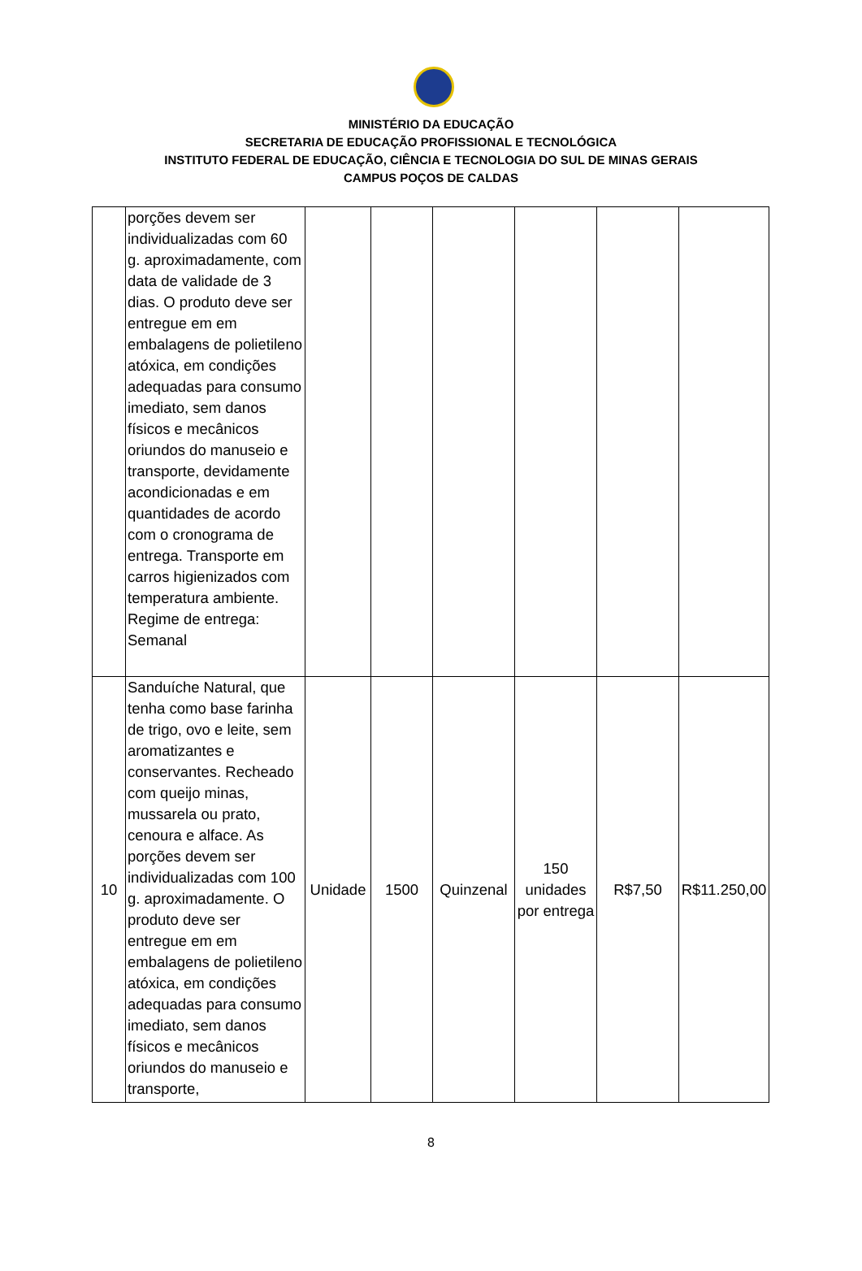MINISTÉRIO DA EDUCAÇÃO
SECRETARIA DE EDUCAÇÃO PROFISSIONAL E TECNOLÓGICA
INSTITUTO FEDERAL DE EDUCAÇÃO, CIÊNCIA E TECNOLOGIA DO SUL DE MINAS GERAIS
CAMPUS POÇOS DE CALDAS
| | porções devem ser individualizadas com 60 g. aproximadamente, com data de validade de 3 dias. O produto deve ser entregue em em embalagens de polietileno atóxica, em condições adequadas para consumo imediato, sem danos físicos e mecânicos oriundos do manuseio e transporte, devidamente acondicionadas e em quantidades de acordo com o cronograma de entrega. Transporte em carros higienizados com temperatura ambiente. Regime de entrega: Semanal | | | | | | |
| 10 | Sanduíche Natural, que tenha como base farinha de trigo, ovo e leite, sem aromatizantes e conservantes. Recheado com queijo minas, mussarela ou prato, cenoura e alface. As porções devem ser individualizadas com 100 g. aproximadamente. O produto deve ser entregue em em embalagens de polietileno atóxica, em condições adequadas para consumo imediato, sem danos físicos e mecânicos oriundos do manuseio e transporte, | Unidade | 1500 | Quinzenal | 150 unidades por entrega | R$7,50 | R$11.250,00 |
8